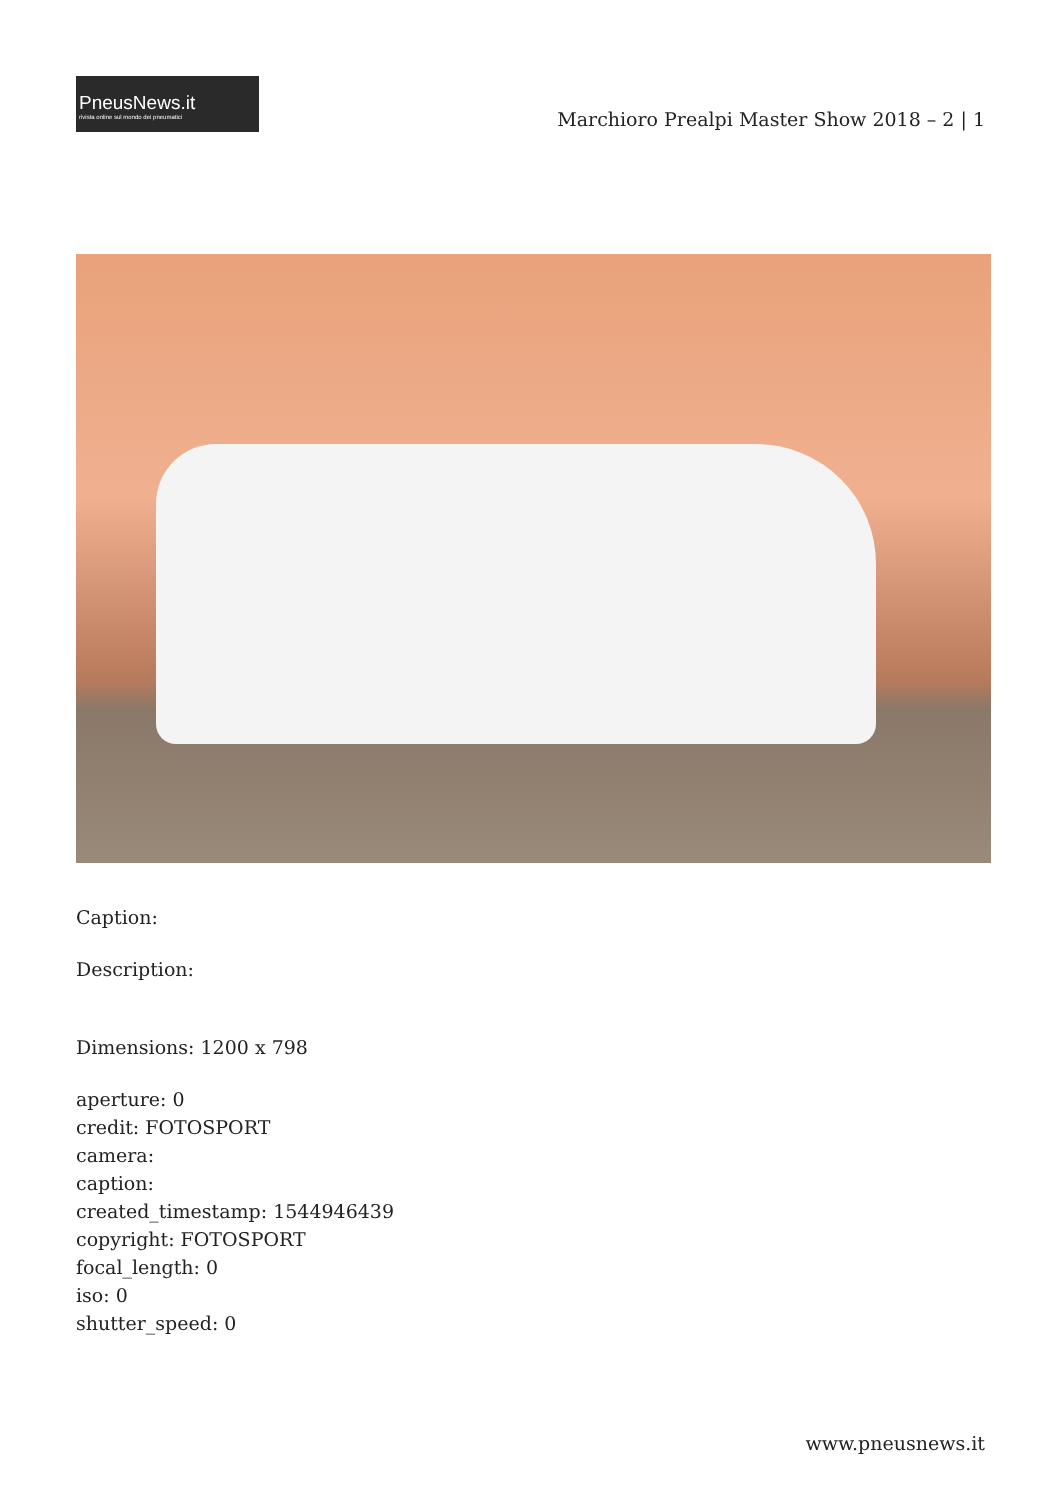PneusNews.it
rivista online sul mondo dei pneumatici
Marchioro Prealpi Master Show 2018 – 2 | 1
Caption:
Description:
Dimensions: 1200 x 798
aperture: 0
credit: FOTOSPORT
camera:
caption:
created_timestamp: 1544946439
copyright: FOTOSPORT
focal_length: 0
iso: 0
shutter_speed: 0
www.pneusnews.it